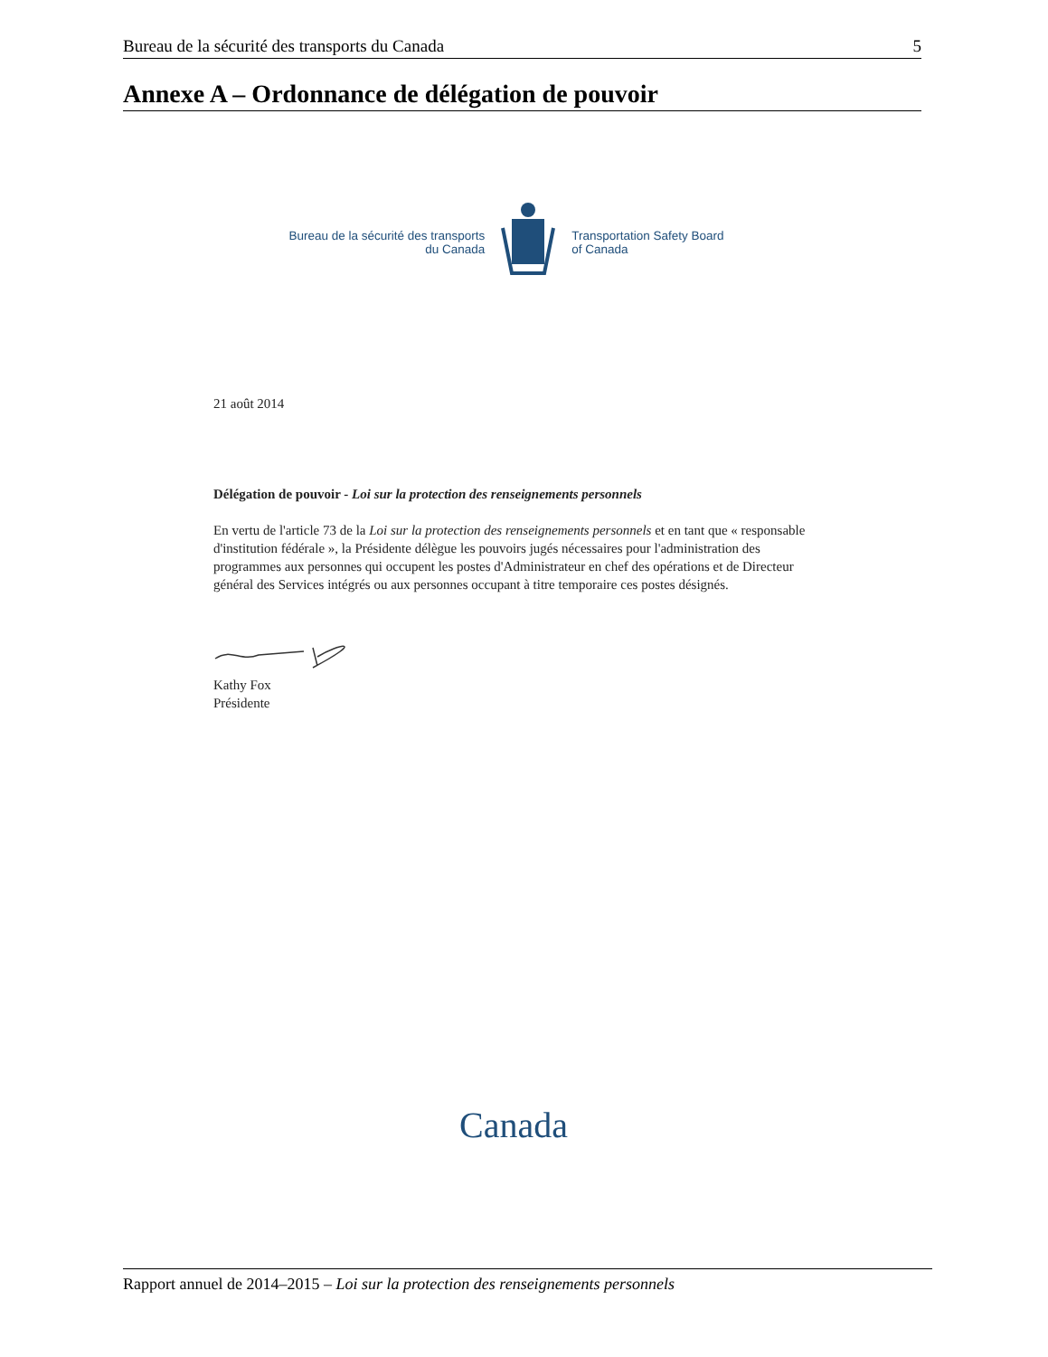Bureau de la sécurité des transports du Canada 5
Annexe A – Ordonnance de délégation de pouvoir
Bureau de la sécurité des transports
du Canada
Transportation Safety Board
of Canada
21 août 2014
Délégation de pouvoir - Loi sur la protection des renseignements personnels
En vertu de l'article 73 de la Loi sur la protection des renseignements personnels et en tant que « responsable d'institution fédérale », la Présidente délègue les pouvoirs jugés nécessaires pour l'administration des programmes aux personnes qui occupent les postes d'Administrateur en chef des opérations et de Directeur général des Services intégrés ou aux personnes occupant à titre temporaire ces postes désignés.
Kathy Fox
Présidente
Canada
Rapport annuel de 2014–2015 – Loi sur la protection des renseignements personnels